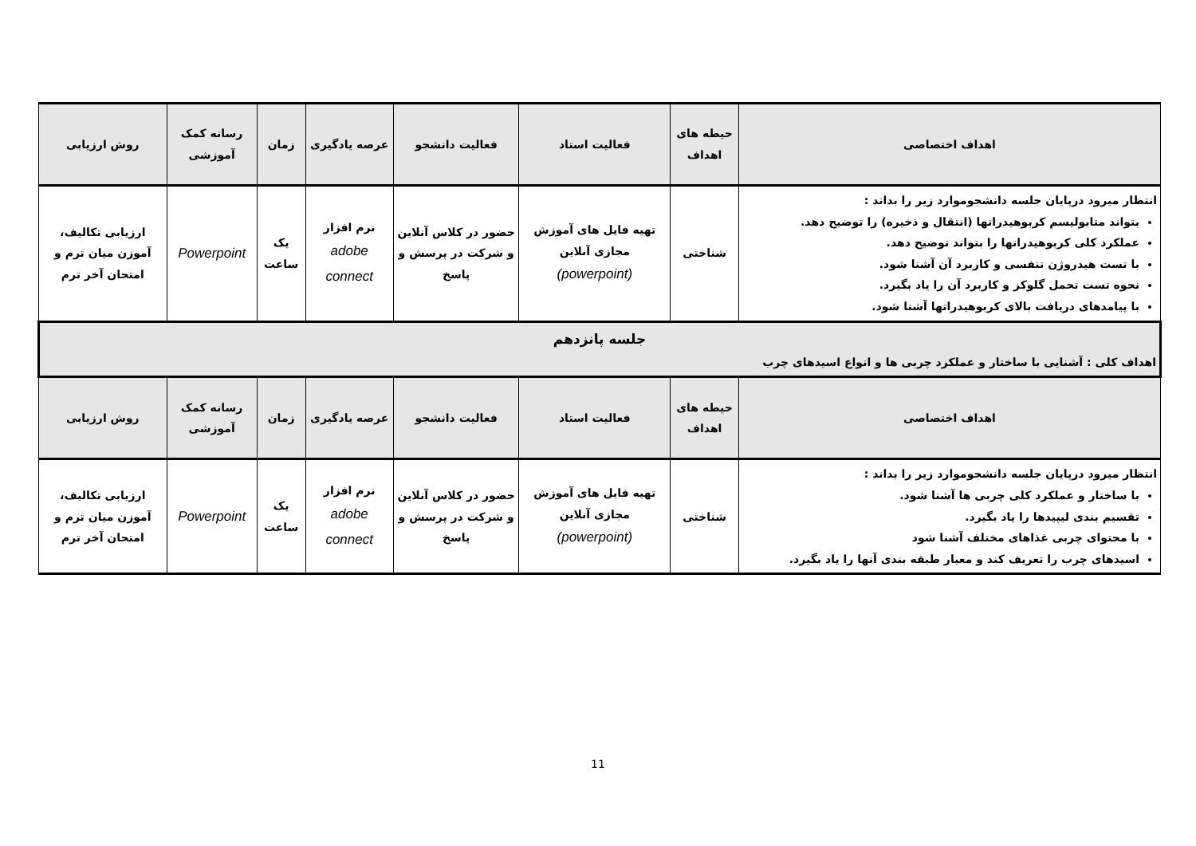| اهداف اختصاصی | حیطه های اهداف | فعالیت استاد | فعالیت دانشجو | عرصه یادگیری | زمان | رسانه کمک آموزشی | روش ارزیابی |
| --- | --- | --- | --- | --- | --- | --- | --- |
| انتظار میرود درپایان جلسه دانشجوموارد زیر را بداند : بتواند متابولیسم کربوهیدراتها (انتقال و ذخیره) را توضیح دهد. عملکرد کلی کربوهیدراتها را بتواند توضیح دهد. با تست هیدروژن تنفسی و کاربرد آن آشنا شود. نحوه تست تحمل گلوکز و کاربرد آن را یاد بگیرد. با پیامدهای دریافت بالای کربوهیدراتها آشنا شود. | شناختی | تهیه فایل های آموزش مجازی آنلاین (powerpoint) | حضور در کلاس آنلاین و شرکت در پرسش و پاسخ | نرم افزار adobe connect | یک ساعت | Powerpoint | ارزیابی تکالیف، آموزن میان ترم و امتحان آخر ترم |
| جلسه پانزدهم اهداف کلی : آشنایی با ساختار و عملکرد چربی ها و انواع اسیدهای چرب | | | | | | | |
| اهداف اختصاصی | حیطه های اهداف | فعالیت استاد | فعالیت دانشجو | عرصه یادگیری | زمان | رسانه کمک آموزشی | روش ارزیابی |
| انتظار میرود درپایان جلسه دانشجوموارد زیر را بداند : با ساختار و عملکرد کلی چربی ها آشنا شود. تقسیم بندی لیپیدها را یاد بگیرد. با محتوای چربی غذاهای مختلف آشنا شود اسیدهای چرب را تعریف کند و معیار طبقه بندی آنها را یاد بگیرد. | شناختی | تهیه فایل های آموزش مجازی آنلاین (powerpoint) | حضور در کلاس آنلاین و شرکت در پرسش و پاسخ | نرم افزار adobe connect | یک ساعت | Powerpoint | ارزیابی تکالیف، آموزن میان ترم و امتحان آخر ترم |
11